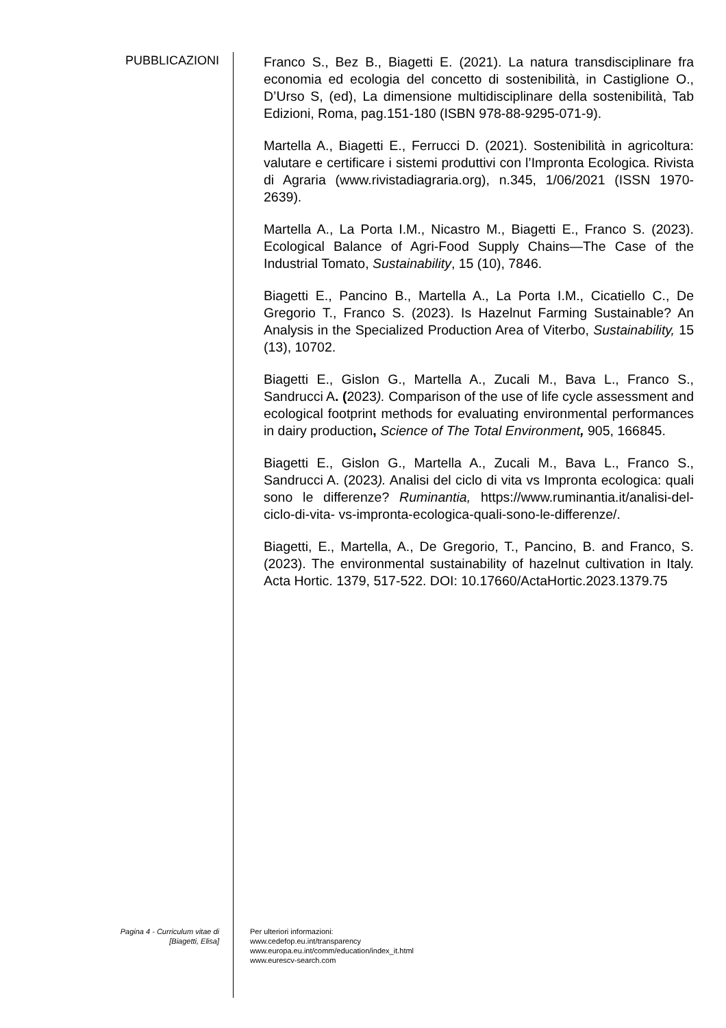PUBBLICAZIONI
Franco S., Bez B., Biagetti E. (2021). La natura transdisciplinare fra economia ed ecologia del concetto di sostenibilità, in Castiglione O., D’Urso S, (ed), La dimensione multidisciplinare della sostenibilità, Tab Edizioni, Roma, pag.151-180 (ISBN 978-88-9295-071-9).
Martella A., Biagetti E., Ferrucci D. (2021). Sostenibilità in agricoltura: valutare e certificare i sistemi produttivi con l’Impronta Ecologica. Rivista di Agraria (www.rivistadiagraria.org), n.345, 1/06/2021 (ISSN 1970-2639).
Martella A., La Porta I.M., Nicastro M., Biagetti E., Franco S. (2023). Ecological Balance of Agri-Food Supply Chains—The Case of the Industrial Tomato, Sustainability, 15 (10), 7846.
Biagetti E., Pancino B., Martella A., La Porta I.M., Cicatiello C., De Gregorio T., Franco S. (2023). Is Hazelnut Farming Sustainable? An Analysis in the Specialized Production Area of Viterbo, Sustainability, 15 (13), 10702.
Biagetti E., Gislon G., Martella A., Zucali M., Bava L., Franco S., Sandrucci A. (2023). Comparison of the use of life cycle assessment and ecological footprint methods for evaluating environmental performances in dairy production, Science of The Total Environment, 905, 166845.
Biagetti E., Gislon G., Martella A., Zucali M., Bava L., Franco S., Sandrucci A. (2023). Analisi del ciclo di vita vs Impronta ecologica: quali sono le differenze? Ruminantia, https://www.ruminantia.it/analisi-del-ciclo-di-vita- vs-impronta-ecologica-quali-sono-le-differenze/.
Biagetti, E., Martella, A., De Gregorio, T., Pancino, B. and Franco, S. (2023). The environmental sustainability of hazelnut cultivation in Italy. Acta Hortic. 1379, 517-522. DOI: 10.17660/ActaHortic.2023.1379.75
Pagina 4 - Curriculum vitae di
[Biagetti, Elisa]
Per ulteriori informazioni:
www.cedefop.eu.int/transparency
www.europa.eu.int/comm/education/index_it.html
www.eurescv-search.com